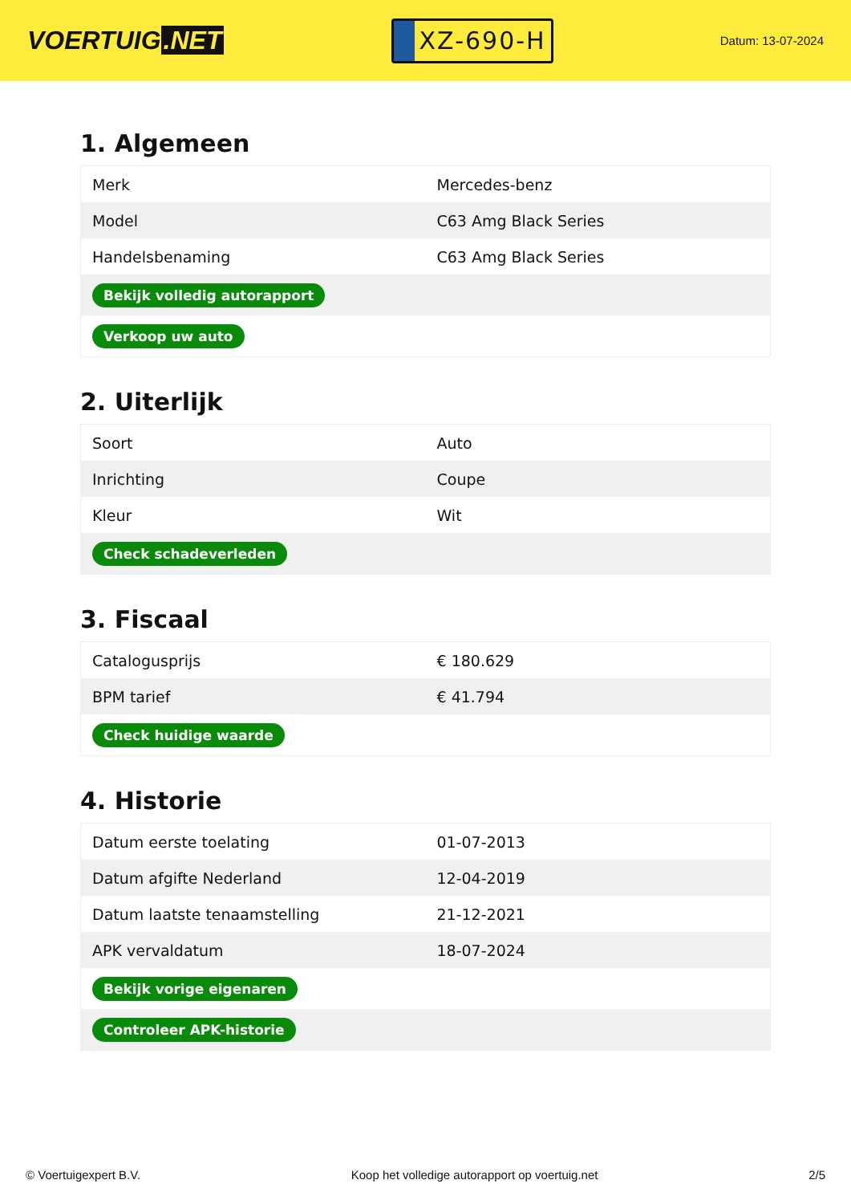VOERTUIG.NET
XZ-690-H
Datum: 13-07-2024
1. Algemeen
| Merk | Mercedes-benz |
| Model | C63 Amg Black Series |
| Handelsbenaming | C63 Amg Black Series |
| Bekijk volledig autorapport | |
| Verkoop uw auto | |
2. Uiterlijk
| Soort | Auto |
| Inrichting | Coupe |
| Kleur | Wit |
| Check schadeverleden | |
3. Fiscaal
| Catalogusprijs | € 180.629 |
| BPM tarief | € 41.794 |
| Check huidige waarde | |
4. Historie
| Datum eerste toelating | 01-07-2013 |
| Datum afgifte Nederland | 12-04-2019 |
| Datum laatste tenaamstelling | 21-12-2021 |
| APK vervaldatum | 18-07-2024 |
| Bekijk vorige eigenaren | |
| Controleer APK-historie | |
© Voertuigexpert B.V. Koop het volledige autorapport op voertuig.net 2/5